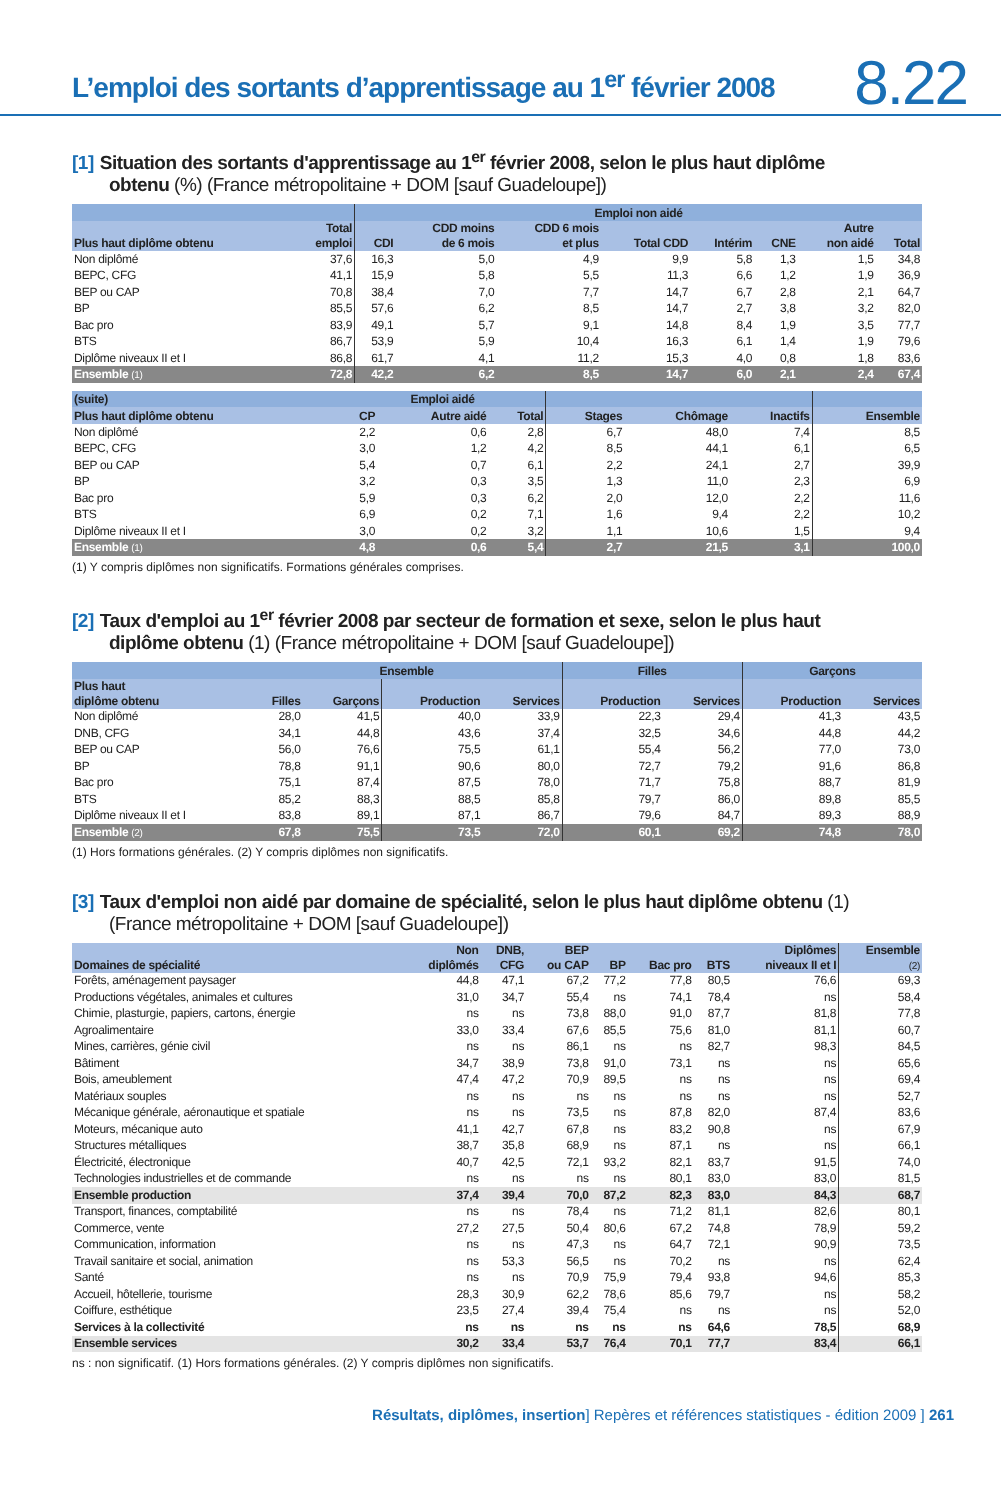L’emploi des sortants d’apprentissage au 1<sup>er</sup> février 2008
8.22
[1] Situation des sortants d'apprentissage au 1<sup>er</sup> février 2008, selon le plus haut diplôme
obtenu (%) (France métropolitaine + DOM [sauf Guadeloupe])
| | | Emploi non aidé | | | | | | | |
| --- | --- | --- | --- | --- | --- | --- | --- | --- | --- |
| Plus haut diplôme obtenu | Total emploi | CDI | CDD moins de 6 mois | CDD 6 mois et plus | Total CDD | Intérim | CNE | Autre non aidé | Total |
| Non diplômé | 37,6 | 16,3 | 5,0 | 4,9 | 9,9 | 5,8 | 1,3 | 1,5 | 34,8 |
| BEPC, CFG | 41,1 | 15,9 | 5,8 | 5,5 | 11,3 | 6,6 | 1,2 | 1,9 | 36,9 |
| BEP ou CAP | 70,8 | 38,4 | 7,0 | 7,7 | 14,7 | 6,7 | 2,8 | 2,1 | 64,7 |
| BP | 85,5 | 57,6 | 6,2 | 8,5 | 14,7 | 2,7 | 3,8 | 3,2 | 82,0 |
| Bac pro | 83,9 | 49,1 | 5,7 | 9,1 | 14,8 | 8,4 | 1,9 | 3,5 | 77,7 |
| BTS | 86,7 | 53,9 | 5,9 | 10,4 | 16,3 | 6,1 | 1,4 | 1,9 | 79,6 |
| Diplôme niveaux II et I | 86,8 | 61,7 | 4,1 | 11,2 | 15,3 | 4,0 | 0,8 | 1,8 | 83,6 |
| Ensemble (1) | 72,8 | 42,2 | 6,2 | 8,5 | 14,7 | 6,0 | 2,1 | 2,4 | 67,4 |
| (suite) | Emploi aidé | | | | | | |
| --- | --- | --- | --- | --- | --- | --- | --- |
| Plus haut diplôme obtenu | CP | Autre aidé | Total | Stages | Chômage | Inactifs | Ensemble |
| Non diplômé | 2,2 | 0,6 | 2,8 | 6,7 | 48,0 | 7,4 | 8,5 |
| BEPC, CFG | 3,0 | 1,2 | 4,2 | 8,5 | 44,1 | 6,1 | 6,5 |
| BEP ou CAP | 5,4 | 0,7 | 6,1 | 2,2 | 24,1 | 2,7 | 39,9 |
| BP | 3,2 | 0,3 | 3,5 | 1,3 | 11,0 | 2,3 | 6,9 |
| Bac pro | 5,9 | 0,3 | 6,2 | 2,0 | 12,0 | 2,2 | 11,6 |
| BTS | 6,9 | 0,2 | 7,1 | 1,6 | 9,4 | 2,2 | 10,2 |
| Diplôme niveaux II et I | 3,0 | 0,2 | 3,2 | 1,1 | 10,6 | 1,5 | 9,4 |
| Ensemble (1) | 4,8 | 0,6 | 5,4 | 2,7 | 21,5 | 3,1 | 100,0 |
(1) Y compris diplômes non significatifs. Formations générales comprises.
[2] Taux d'emploi au 1<sup>er</sup> février 2008 par secteur de formation et sexe, selon le plus haut
diplôme obtenu (1) (France métropolitaine + DOM [sauf Guadeloupe])
| | Ensemble | | | | Filles | | Garçons | |
| --- | --- | --- | --- | --- | --- | --- | --- | --- |
| Plus haut diplôme obtenu | Filles | Garçons | Production | Services | Production | Services | Production | Services |
| Non diplômé | 28,0 | 41,5 | 40,0 | 33,9 | 22,3 | 29,4 | 41,3 | 43,5 |
| DNB, CFG | 34,1 | 44,8 | 43,6 | 37,4 | 32,5 | 34,6 | 44,8 | 44,2 |
| BEP ou CAP | 56,0 | 76,6 | 75,5 | 61,1 | 55,4 | 56,2 | 77,0 | 73,0 |
| BP | 78,8 | 91,1 | 90,6 | 80,0 | 72,7 | 79,2 | 91,6 | 86,8 |
| Bac pro | 75,1 | 87,4 | 87,5 | 78,0 | 71,7 | 75,8 | 88,7 | 81,9 |
| BTS | 85,2 | 88,3 | 88,5 | 85,8 | 79,7 | 86,0 | 89,8 | 85,5 |
| Diplôme niveaux II et I | 83,8 | 89,1 | 87,1 | 86,7 | 79,6 | 84,7 | 89,3 | 88,9 |
| Ensemble (2) | 67,8 | 75,5 | 73,5 | 72,0 | 60,1 | 69,2 | 74,8 | 78,0 |
(1) Hors formations générales. (2) Y compris diplômes non significatifs.
[3] Taux d'emploi non aidé par domaine de spécialité, selon le plus haut diplôme obtenu (1)
(France métropolitaine + DOM [sauf Guadeloupe])
| Domaines de spécialité | Non diplômés | DNB, CFG | BEP ou CAP | BP | Bac pro | BTS | Diplômes niveaux II et I | Ensemble (2) |
| --- | --- | --- | --- | --- | --- | --- | --- | --- |
| Forêts, aménagement paysager | 44,8 | 47,1 | 67,2 | 77,2 | 77,8 | 80,5 | 76,6 | 69,3 |
| Productions végétales, animales et cultures | 31,0 | 34,7 | 55,4 | ns | 74,1 | 78,4 | ns | 58,4 |
| Chimie, plasturgie, papiers, cartons, énergie | ns | ns | 73,8 | 88,0 | 91,0 | 87,7 | 81,8 | 77,8 |
| Agroalimentaire | 33,0 | 33,4 | 67,6 | 85,5 | 75,6 | 81,0 | 81,1 | 60,7 |
| Mines, carrières, génie civil | ns | ns | 86,1 | ns | ns | 82,7 | 98,3 | 84,5 |
| Bâtiment | 34,7 | 38,9 | 73,8 | 91,0 | 73,1 | ns | ns | 65,6 |
| Bois, ameublement | 47,4 | 47,2 | 70,9 | 89,5 | ns | ns | ns | 69,4 |
| Matériaux souples | ns | ns | ns | ns | ns | ns | ns | 52,7 |
| Mécanique générale, aéronautique et spatiale | ns | ns | 73,5 | ns | 87,8 | 82,0 | 87,4 | 83,6 |
| Moteurs, mécanique auto | 41,1 | 42,7 | 67,8 | ns | 83,2 | 90,8 | ns | 67,9 |
| Structures métalliques | 38,7 | 35,8 | 68,9 | ns | 87,1 | ns | ns | 66,1 |
| Électricité, électronique | 40,7 | 42,5 | 72,1 | 93,2 | 82,1 | 83,7 | 91,5 | 74,0 |
| Technologies industrielles et de commande | ns | ns | ns | ns | 80,1 | 83,0 | 83,0 | 81,5 |
| Ensemble production | 37,4 | 39,4 | 70,0 | 87,2 | 82,3 | 83,0 | 84,3 | 68,7 |
| Transport, finances, comptabilité | ns | ns | 78,4 | ns | 71,2 | 81,1 | 82,6 | 80,1 |
| Commerce, vente | 27,2 | 27,5 | 50,4 | 80,6 | 67,2 | 74,8 | 78,9 | 59,2 |
| Communication, information | ns | ns | 47,3 | ns | 64,7 | 72,1 | 90,9 | 73,5 |
| Travail sanitaire et social, animation | ns | 53,3 | 56,5 | ns | 70,2 | ns | ns | 62,4 |
| Santé | ns | ns | 70,9 | 75,9 | 79,4 | 93,8 | 94,6 | 85,3 |
| Accueil, hôtellerie, tourisme | 28,3 | 30,9 | 62,2 | 78,6 | 85,6 | 79,7 | ns | 58,2 |
| Coiffure, esthétique | 23,5 | 27,4 | 39,4 | 75,4 | ns | ns | ns | 52,0 |
| Services à la collectivité | ns | ns | ns | ns | ns | 64,6 | 78,5 | 68,9 |
| Ensemble services | 30,2 | 33,4 | 53,7 | 76,4 | 70,1 | 77,7 | 83,4 | 66,1 |
ns : non significatif. (1) Hors formations générales. (2) Y compris diplômes non significatifs.
Résultats, diplômes, insertion] Repères et références statistiques - édition 2009 ] 261